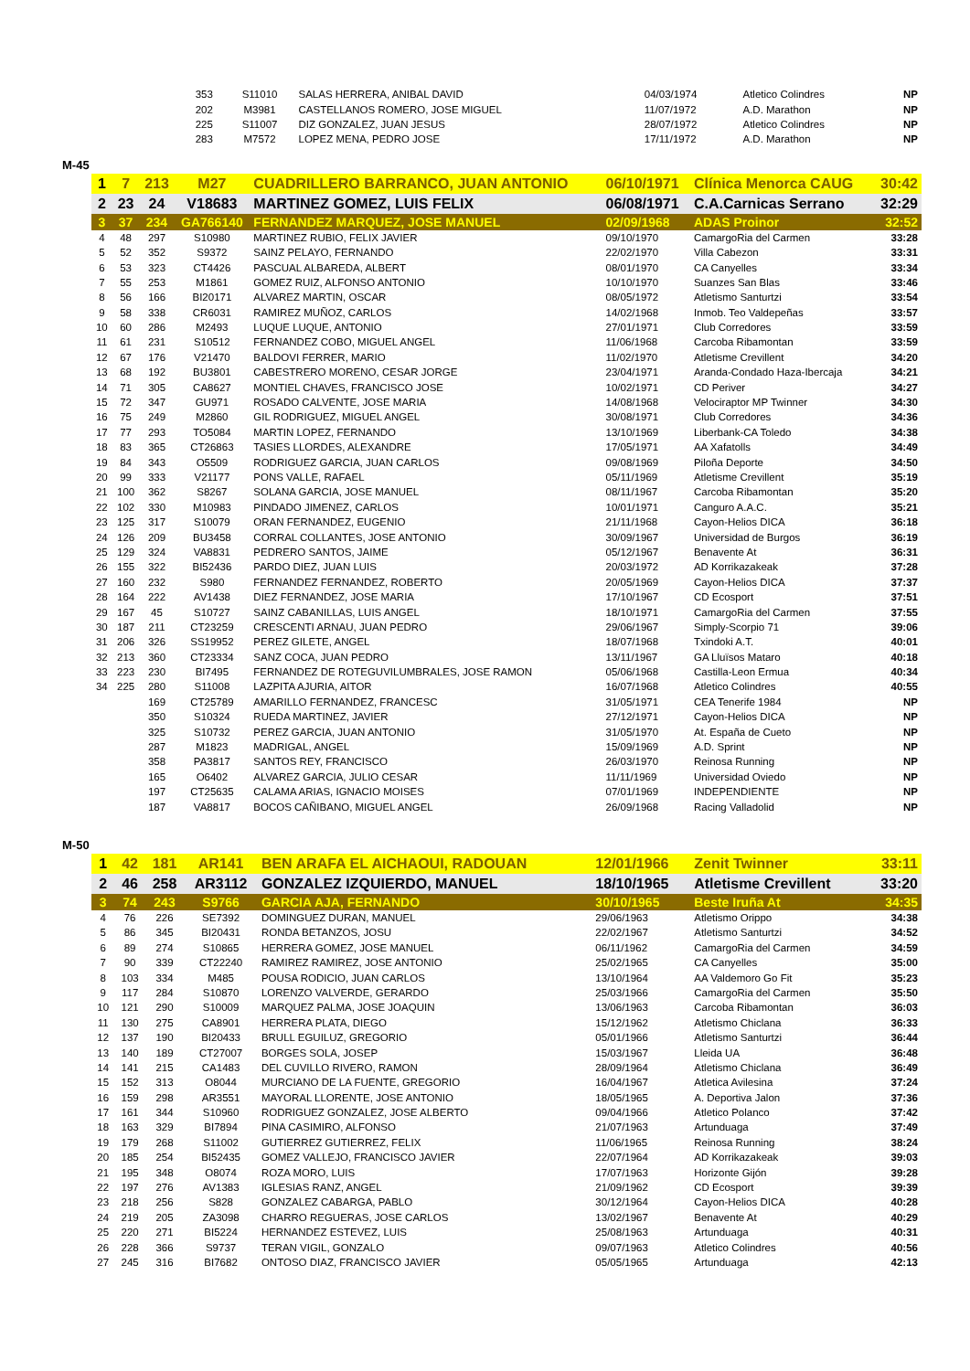| | | 353 | S11010 | SALAS HERRERA, ANIBAL DAVID | 04/03/1974 | Atletico Colindres | NP |
| | | 202 | M3981 | CASTELLANOS ROMERO, JOSE MIGUEL | 11/07/1972 | A.D. Marathon | NP |
| | | 225 | S11007 | DIZ GONZALEZ, JUAN JESUS | 28/07/1972 | Atletico Colindres | NP |
| | | 283 | M7572 | LOPEZ MENA, PEDRO JOSE | 17/11/1972 | A.D. Marathon | NP |
M-45
| 1 | 7 | 213 | M27 | CUADRILLERO BARRANCO, JUAN ANTONIO | 06/10/1971 | Clínica Menorca CAUG | 30:42 |
| 2 | 23 | 24 | V18683 | MARTINEZ GOMEZ, LUIS FELIX | 06/08/1971 | C.A.Carnicas Serrano | 32:29 |
| 3 | 37 | 234 | GA766140 | FERNANDEZ MARQUEZ, JOSE MANUEL | 02/09/1968 | ADAS Proinor | 32:52 |
| 4 | 48 | 297 | S10980 | MARTINEZ RUBIO, FELIX JAVIER | 09/10/1970 | CamargoRia del Carmen | 33:28 |
| 5 | 52 | 352 | S9372 | SAINZ PELAYO, FERNANDO | 22/02/1970 | Villa Cabezon | 33:31 |
| 6 | 53 | 323 | CT4426 | PASCUAL ALBAREDA, ALBERT | 08/01/1970 | CA Canyelles | 33:34 |
| 7 | 55 | 253 | M1861 | GOMEZ RUIZ, ALFONSO ANTONIO | 10/10/1970 | Suanzes San Blas | 33:46 |
| 8 | 56 | 166 | BI20171 | ALVAREZ MARTIN, OSCAR | 08/05/1972 | Atletismo Santurtzi | 33:54 |
| 9 | 58 | 338 | CR6031 | RAMIREZ MUÑOZ, CARLOS | 14/02/1968 | Inmob. Teo Valdepeñas | 33:57 |
| 10 | 60 | 286 | M2493 | LUQUE LUQUE, ANTONIO | 27/01/1971 | Club Corredores | 33:59 |
| 11 | 61 | 231 | S10512 | FERNANDEZ COBO, MIGUEL ANGEL | 11/06/1968 | Carcoba Ribamontan | 33:59 |
| 12 | 67 | 176 | V21470 | BALDOVI FERRER, MARIO | 11/02/1970 | Atletisme Crevillent | 34:20 |
| 13 | 68 | 192 | BU3801 | CABESTRERO MORENO, CESAR JORGE | 23/04/1971 | Aranda-Condado Haza-Ibercaja | 34:21 |
| 14 | 71 | 305 | CA8627 | MONTIEL CHAVES, FRANCISCO JOSE | 10/02/1971 | CD Periver | 34:27 |
| 15 | 72 | 347 | GU971 | ROSADO CALVENTE, JOSE MARIA | 14/08/1968 | Velociraptor MP Twinner | 34:30 |
| 16 | 75 | 249 | M2860 | GIL RODRIGUEZ, MIGUEL ANGEL | 30/08/1971 | Club Corredores | 34:36 |
| 17 | 77 | 293 | TO5084 | MARTIN LOPEZ, FERNANDO | 13/10/1969 | Liberbank-CA Toledo | 34:38 |
| 18 | 83 | 365 | CT26863 | TASIES LLORDES, ALEXANDRE | 17/05/1971 | AA Xafatolls | 34:49 |
| 19 | 84 | 343 | O5509 | RODRIGUEZ GARCIA, JUAN CARLOS | 09/08/1969 | Piloña Deporte | 34:50 |
| 20 | 99 | 333 | V21177 | PONS VALLE, RAFAEL | 05/11/1969 | Atletisme Crevillent | 35:19 |
| 21 | 100 | 362 | S8267 | SOLANA GARCIA, JOSE MANUEL | 08/11/1967 | Carcoba Ribamontan | 35:20 |
| 22 | 102 | 330 | M10983 | PINDADO JIMENEZ, CARLOS | 10/01/1971 | Canguro A.A.C. | 35:21 |
| 23 | 125 | 317 | S10079 | ORAN FERNANDEZ, EUGENIO | 21/11/1968 | Cayon-Helios DICA | 36:18 |
| 24 | 126 | 209 | BU3458 | CORRAL COLLANTES, JOSE ANTONIO | 30/09/1967 | Universidad de Burgos | 36:19 |
| 25 | 129 | 324 | VA8831 | PEDRERO SANTOS, JAIME | 05/12/1967 | Benavente At | 36:31 |
| 26 | 155 | 322 | BI52436 | PARDO DIEZ, JUAN LUIS | 20/03/1972 | AD Korrikazakeak | 37:28 |
| 27 | 160 | 232 | S980 | FERNANDEZ FERNANDEZ, ROBERTO | 20/05/1969 | Cayon-Helios DICA | 37:37 |
| 28 | 164 | 222 | AV1438 | DIEZ FERNANDEZ, JOSE MARIA | 17/10/1967 | CD Ecosport | 37:51 |
| 29 | 167 | 45 | S10727 | SAINZ CABANILLAS, LUIS ANGEL | 18/10/1971 | CamargoRia del Carmen | 37:55 |
| 30 | 187 | 211 | CT23259 | CRESCENTI ARNAU, JUAN PEDRO | 29/06/1967 | Simply-Scorpio 71 | 39:06 |
| 31 | 206 | 326 | SS19952 | PEREZ GILETE, ANGEL | 18/07/1968 | Txindoki A.T. | 40:01 |
| 32 | 213 | 360 | CT23334 | SANZ COCA, JUAN PEDRO | 13/11/1967 | GA Lluïsos Mataro | 40:18 |
| 33 | 223 | 230 | BI7495 | FERNANDEZ DE ROTEGUVILUMBRALES, JOSE RAMON | 05/06/1968 | Castilla-Leon Ermua | 40:34 |
| 34 | 225 | 280 | S11008 | LAZPITA AJURIA, AITOR | 16/07/1968 | Atletico Colindres | 40:55 |
| | | 169 | CT25789 | AMARILLO FERNANDEZ, FRANCESC | 31/05/1971 | CEA Tenerife 1984 | NP |
| | | 350 | S10324 | RUEDA MARTINEZ, JAVIER | 27/12/1971 | Cayon-Helios DICA | NP |
| | | 325 | S10732 | PEREZ GARCIA, JUAN ANTONIO | 31/05/1970 | At. España de Cueto | NP |
| | | 287 | M1823 | MADRIGAL, ANGEL | 15/09/1969 | A.D. Sprint | NP |
| | | 358 | PA3817 | SANTOS REY, FRANCISCO | 26/03/1970 | Reinosa Running | NP |
| | | 165 | O6402 | ALVAREZ GARCIA, JULIO CESAR | 11/11/1969 | Universidad Oviedo | NP |
| | | 197 | CT25635 | CALAMA ARIAS, IGNACIO MOISES | 07/01/1969 | INDEPENDIENTE | NP |
| | | 187 | VA8817 | BOCOS CAÑIBANO, MIGUEL ANGEL | 26/09/1968 | Racing Valladolid | NP |
M-50
| 1 | 42 | 181 | AR141 | BEN ARAFA EL AICHAOUI, RADOUAN | 12/01/1966 | Zenit Twinner | 33:11 |
| 2 | 46 | 258 | AR3112 | GONZALEZ IZQUIERDO, MANUEL | 18/10/1965 | Atletisme Crevillent | 33:20 |
| 3 | 74 | 243 | S9766 | GARCIA AJA, FERNANDO | 30/10/1965 | Beste Iruña At | 34:35 |
| 4 | 76 | 226 | SE7392 | DOMINGUEZ DURAN, MANUEL | 29/06/1963 | Atletismo Orippo | 34:38 |
| 5 | 86 | 345 | BI20431 | RONDA BETANZOS, JOSU | 22/02/1967 | Atletismo Santurtzi | 34:52 |
| 6 | 89 | 274 | S10865 | HERRERA GOMEZ, JOSE MANUEL | 06/11/1962 | CamargoRia del Carmen | 34:59 |
| 7 | 90 | 339 | CT22240 | RAMIREZ RAMIREZ, JOSE ANTONIO | 25/02/1965 | CA Canyelles | 35:00 |
| 8 | 103 | 334 | M485 | POUSA RODICIO, JUAN CARLOS | 13/10/1964 | AA Valdemoro Go Fit | 35:23 |
| 9 | 117 | 284 | S10870 | LORENZO VALVERDE, GERARDO | 25/03/1966 | CamargoRia del Carmen | 35:50 |
| 10 | 121 | 290 | S10009 | MARQUEZ PALMA, JOSE JOAQUIN | 13/06/1963 | Carcoba Ribamontan | 36:03 |
| 11 | 130 | 275 | CA8901 | HERRERA PLATA, DIEGO | 15/12/1962 | Atletismo Chiclana | 36:33 |
| 12 | 137 | 190 | BI20433 | BRULL EGUILUZ, GREGORIO | 05/01/1966 | Atletismo Santurtzi | 36:44 |
| 13 | 140 | 189 | CT27007 | BORGES SOLA, JOSEP | 15/03/1967 | Lleida UA | 36:48 |
| 14 | 141 | 215 | CA1483 | DEL CUVILLO RIVERO, RAMON | 28/09/1964 | Atletismo Chiclana | 36:49 |
| 15 | 152 | 313 | O8044 | MURCIANO DE LA FUENTE, GREGORIO | 16/04/1967 | Atletica Avilesina | 37:24 |
| 16 | 159 | 298 | AR3551 | MAYORAL LLORENTE, JOSE ANTONIO | 18/05/1965 | A. Deportiva Jalon | 37:36 |
| 17 | 161 | 344 | S10960 | RODRIGUEZ GONZALEZ, JOSE ALBERTO | 09/04/1966 | Atletico Polanco | 37:42 |
| 18 | 163 | 329 | BI7894 | PINA CASIMIRO, ALFONSO | 21/07/1963 | Artunduaga | 37:49 |
| 19 | 179 | 268 | S11002 | GUTIERREZ GUTIERREZ, FELIX | 11/06/1965 | Reinosa Running | 38:24 |
| 20 | 185 | 254 | BI52435 | GOMEZ VALLEJO, FRANCISCO JAVIER | 22/07/1964 | AD Korrikazakeak | 39:03 |
| 21 | 195 | 348 | O8074 | ROZA MORO, LUIS | 17/07/1963 | Horizonte Gijón | 39:28 |
| 22 | 197 | 276 | AV1383 | IGLESIAS RANZ, ANGEL | 21/09/1962 | CD Ecosport | 39:39 |
| 23 | 218 | 256 | S828 | GONZALEZ CABARGA, PABLO | 30/12/1964 | Cayon-Helios DICA | 40:28 |
| 24 | 219 | 205 | ZA3098 | CHARRO REGUERAS, JOSE CARLOS | 13/02/1967 | Benavente At | 40:29 |
| 25 | 220 | 271 | BI5224 | HERNANDEZ ESTEVEZ, LUIS | 25/08/1963 | Artunduaga | 40:31 |
| 26 | 228 | 366 | S9737 | TERAN VIGIL, GONZALO | 09/07/1963 | Atletico Colindres | 40:56 |
| 27 | 245 | 316 | BI7682 | ONTOSO DIAZ, FRANCISCO JAVIER | 05/05/1965 | Artunduaga | 42:13 |